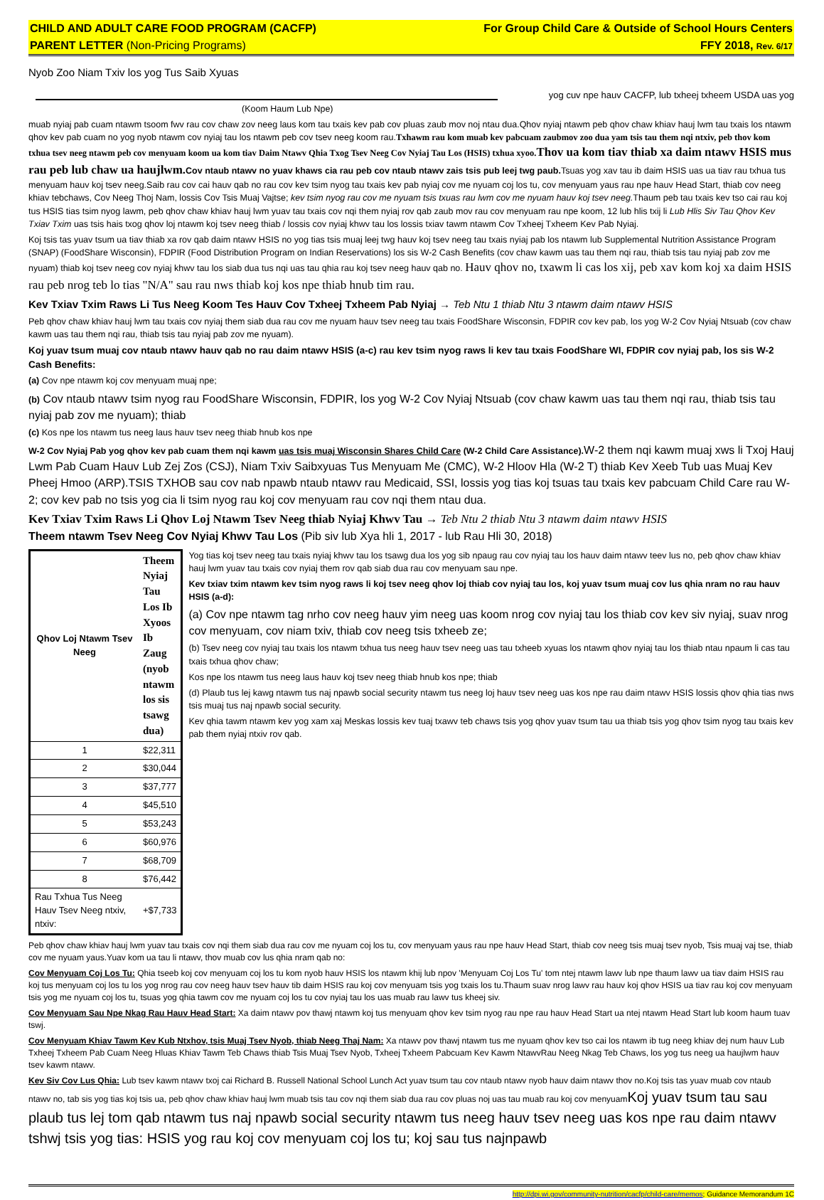CHILD AND ADULT CARE FOOD PROGRAM (CACFP)
PARENT LETTER (Non-Pricing Programs)
For Group Child Care & Outside of School Hours Centers
FFY 2018, Rev. 6/17
Nyob Zoo Niam Txiv los yog Tus Saib Xyuas
yog cuv npe hauv CACFP, lub txheej txheem USDA uas yog
(Koom Haum Lub Npe)
muab nyiaj pab cuam ntawm tsoom fwv rau cov chaw zov neeg laus kom tau txais kev pab cov pluas zaub mov noj ntau dua.Qhov nyiaj ntawm peb qhov chaw khiav hauj lwm tau txais los ntawm qhov kev pab cuam no yog nyob ntawm cov nyiaj tau los ntawm peb cov tsev neeg koom rau.Txhawm rau kom muab kev pabcuam zaubmov zoo dua yam tsis tau them nqi ntxiv, peb thov kom txhua tsev neeg ntawm peb cov menyuam koom ua kom tiav Daim Ntawv Qhia Txog Tsev Neeg Cov Nyiaj Tau Los (HSIS) txhua xyoo.Thov ua kom tiav thiab xa daim ntawv HSIS mus rau peb lub chaw ua haujlwm. Cov ntaub ntawv no yuav khaws cia rau peb cov ntaub ntawv zais tsis pub leej twg paub. Tsuas yog xav tau ib daim HSIS uas ua tiav rau txhua tus menyuam hauv koj tsev neeg.Saib rau cov cai hauv qab no rau cov kev tsim nyog tau txais kev pab nyiaj cov me nyuam coj los tu, cov menyuam yaus rau npe hauv Head Start, thiab cov neeg khiav tebchaws, Cov Neeg Thoj Nam, lossis Cov Tsis Muaj Vajtse; kev tsim nyog rau cov me nyuam tsis txuas rau lwm cov me nyuam hauv koj tsev neeg. Thaum peb tau txais kev tso cai rau koj tus HSIS tias tsim nyog lawm, peb qhov chaw khiav hauj lwm yuav tau txais cov nqi them nyiaj rov qab zaub mov rau cov menyuam rau npe koom, 12 lub hlis txij li Lub Hlis Siv Tau Qhov Kev Txiav Txim uas tsis hais txog qhov loj ntawm koj tsev neeg thiab / lossis cov nyiaj khwv tau los lossis txiav tawm ntawm Cov Txheej Txheem Kev Pab Nyiaj.
Koj tsis tas yuav tsum ua tiav thiab xa rov qab daim ntawv HSIS no yog tias tsis muaj leej twg hauv koj tsev neeg tau txais nyiaj pab los ntawm lub Supplemental Nutrition Assistance Program (SNAP) (FoodShare Wisconsin), FDPIR (Food Distribution Program on Indian Reservations) los sis W-2 Cash Benefits (cov chaw kawm uas tau them nqi rau, thiab tsis tau nyiaj pab zov me nyuam) thiab koj tsev neeg cov nyiaj khwv tau los siab dua tus nqi uas tau qhia rau koj tsev neeg hauv qab no. Hauv qhov no, txawm li cas los xij, peb xav kom koj xa daim HSIS rau peb nrog teb lo tias "N/A" sau rau nws thiab koj kos npe thiab hnub tim rau.
Kev Txiav Txim Raws Li Tus Neeg Koom Tes Hauv Cov Txheej Txheem Pab Nyiaj → Teb Ntu 1 thiab Ntu 3 ntawm daim ntawv HSIS
Peb qhov chaw khiav hauj lwm tau txais cov nyiaj them siab dua rau cov me nyuam hauv tsev neeg tau txais FoodShare Wisconsin, FDPIR cov kev pab, los yog W-2 Cov Nyiaj Ntsuab (cov chaw kawm uas tau them nqi rau, thiab tsis tau nyiaj pab zov me nyuam).
Koj yuav tsum muaj cov ntaub ntawv hauv qab no rau daim ntawv HSIS (a-c) rau kev tsim nyog raws li kev tau txais FoodShare WI, FDPIR cov nyiaj pab, los sis W-2 Cash Benefits:
(a) Cov npe ntawm koj cov menyuam muaj npe;
(b) Cov ntaub ntawv tsim nyog rau FoodShare Wisconsin, FDPIR, los yog W-2 Cov Nyiaj Ntsuab (cov chaw kawm uas tau them nqi rau, thiab tsis tau nyiaj pab zov me nyuam); thiab
(c) Kos npe los ntawm tus neeg laus hauv tsev neeg thiab hnub kos npe
W-2 Cov Nyiaj Pab yog qhov kev pab cuam them nqi kawm uas tsis muaj Wisconsin Shares Child Care (W-2 Child Care Assistance). W-2 them nqi kawm muaj xws li Txoj Hauj Lwm Pab Cuam Hauv Lub Zej Zos (CSJ), Niam Txiv Saibxyuas Tus Menyuam Me (CMC), W-2 Hloov Hla (W-2 T) thiab Kev Xeeb Tub uas Muaj Kev Pheej Hmoo (ARP).TSIS TXHOB sau cov nab npawb ntaub ntawv rau Medicaid, SSI, lossis yog tias koj tsuas tau txais kev pabcuam Child Care rau W-2; cov kev pab no tsis yog cia li tsim nyog rau koj cov menyuam rau cov nqi them ntau dua.
Kev Txiav Txim Raws Li Qhov Loj Ntawm Tsev Neeg thiab Nyiaj Khwv Tau → Teb Ntu 2 thiab Ntu 3 ntawm daim ntawv HSIS
Theem ntawm Tsev Neeg Cov Nyiaj Khwv Tau Los (Pib siv lub Xya hli 1, 2017 - lub Rau Hli 30, 2018)
| Qhov Loj Ntawm Tsev Neeg | Theem Nyiaj Tau Los Ib Xyoos Ib Zaug (nyob ntawm los sis tsawg dua) |
| --- | --- |
| 1 | $22,311 |
| 2 | $30,044 |
| 3 | $37,777 |
| 4 | $45,510 |
| 5 | $53,243 |
| 6 | $60,976 |
| 7 | $68,709 |
| 8 | $76,442 |
| Rau Txhua Tus Neeg Hauv Tsev Neeg ntxiv, ntxiv: | +$7,733 |
Yog tias koj tsev neeg tau txais nyiaj khwv tau los tsawg dua los yog sib npaug rau cov nyiaj tau los hauv daim ntawv teev lus no, peb qhov chaw khiav hauj lwm yuav tau txais cov nyiaj them rov qab siab dua rau cov menyuam sau npe.
Kev txiav txim ntawm kev tsim nyog raws li koj tsev neeg qhov loj thiab cov nyiaj tau los, koj yuav tsum muaj cov lus qhia nram no rau hauv HSIS (a-d):
(a) Cov npe ntawm tag nrho cov neeg hauv yim neeg uas koom nrog cov nyiaj tau los thiab cov kev siv nyiaj, suav nrog cov menyuam, cov niam txiv, thiab cov neeg tsis txheeb ze;
(b) Tsev neeg cov nyiaj tau txais los ntawm txhua tus neeg hauv tsev neeg uas tau txheeb xyuas los ntawm qhov nyiaj tau los thiab ntau npaum li cas tau txais txhua qhov chaw;
Kos npe los ntawm tus neeg laus hauv koj tsev neeg thiab hnub kos npe; thiab
(d) Plaub tus lej kawg ntawm tus naj npawb social security ntawm tus neeg loj hauv tsev neeg uas kos npe rau daim ntawv HSIS lossis qhov qhia tias nws tsis muaj tus naj npawb social security.
Kev qhia tawm ntawm kev yog xam xaj Meskas lossis kev tuaj txawv teb chaws tsis yog qhov yuav tsum tau ua thiab tsis yog qhov tsim nyog tau txais kev pab them nyiaj ntxiv rov qab.
Peb qhov chaw khiav hauj lwm yuav tau txais cov nqi them siab dua rau cov me nyuam coj los tu, cov menyuam yaus rau npe hauv Head Start, thiab cov neeg tsis muaj tsev nyob, Tsis muaj vaj tse, thiab cov me nyuam yaus.Yuav kom ua tau li ntawv, thov muab cov lus qhia nram qab no:
Cov Menyuam Coj Los Tu: Qhia tseeb koj cov menyuam coj los tu kom nyob hauv HSIS los ntawm khij lub npov 'Menyuam Coj Los Tu' tom ntej ntawm lawv lub npe thaum lawv ua tiav daim HSIS rau koj tus menyuam coj los tu los yog nrog rau cov neeg hauv tsev hauv tib daim HSIS rau koj cov menyuam tsis yog txais los tu.Thaum suav nrog lawv rau hauv koj qhov HSIS ua tiav rau koj cov menyuam tsis yog me nyuam coj los tu, tsuas yog qhia tawm cov me nyuam coj los tu cov nyiaj tau los uas muab rau lawv tus kheej siv.
Cov Menyuam Sau Npe Nkag Rau Hauv Head Start: Xa daim ntawv pov thawj ntawm koj tus menyuam qhov kev tsim nyog rau npe rau hauv Head Start ua ntej ntawm Head Start lub koom haum tuav tswj.
Cov Menyuam Khiav Tawm Kev Kub Ntxhov, tsis Muaj Tsev Nyob, thiab Neeg Thaj Nam: Xa ntawv pov thawj ntawm tus me nyuam qhov kev tso cai los ntawm ib tug neeg khiav dej num hauv Lub Txheej Txheem Pab Cuam Neeg Hluas Khiav Tawm Teb Chaws thiab Tsis Muaj Tsev Nyob, Txheej Txheem Pabcuam Kev Kawm NtawvRau Neeg Nkag Teb Chaws, los yog tus neeg ua haujlwm hauv tsev kawm ntawv.
Kev Siv Cov Lus Qhia: Lub tsev kawm ntawv txoj cai Richard B. Russell National School Lunch Act yuav tsum tau cov ntaub ntawv nyob hauv daim ntawv thov no.Koj tsis tas yuav muab cov ntaub ntawv no, tab sis yog tias koj tsis ua, peb qhov chaw khiav hauj lwm muab tsis tau cov nqi them siab dua rau cov pluas noj uas tau muab rau koj cov menyuamKoj yuav tsum tau sau plaub tus lej tom qab ntawm tus naj npawb social security ntawm tus neeg hauv tsev neeg uas kos npe rau daim ntawv tshwj tsis yog tias: HSIS yog rau koj cov menyuam coj los tu; koj sau tus najnpawb
http://dpi.wi.gov/community-nutrition/cacfp/child-care/memos; Guidance Memorandum 1C